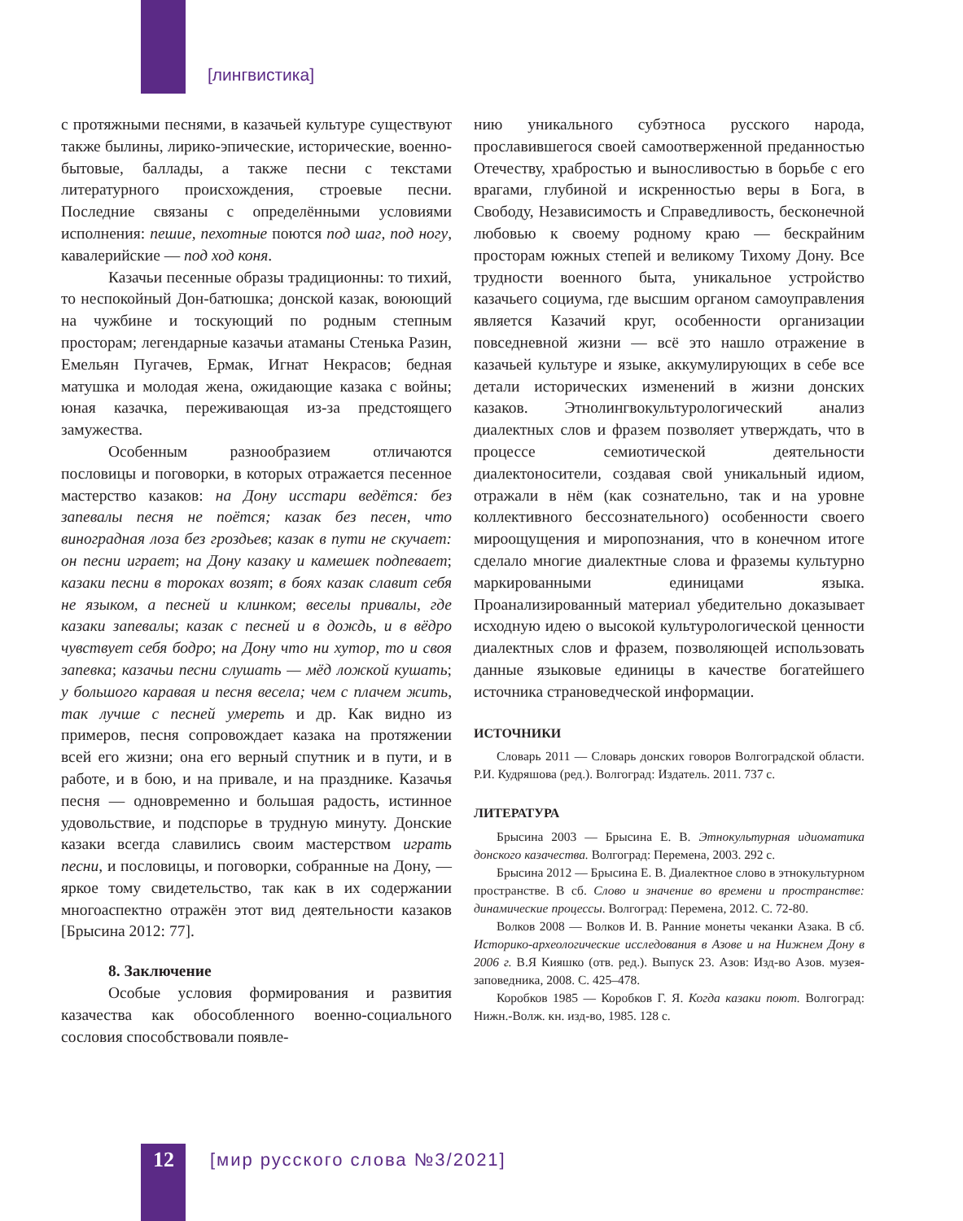[лингвистика]
с протяжными песнями, в казачьей культуре существуют также былины, лирико-эпические, исторические, военно-бытовые, баллады, а также песни с текстами литературного происхождения, строевые песни. Последние связаны с определёнными условиями исполнения: пешие, пехотные поются под шаг, под ногу, кавалерийские — под ход коня.
Казачьи песенные образы традиционны: то тихий, то неспокойный Дон-батюшка; донской казак, воюющий на чужбине и тоскующий по родным степным просторам; легендарные казачьи атаманы Стенька Разин, Емельян Пугачев, Ермак, Игнат Некрасов; бедная матушка и молодая жена, ожидающие казака с войны; юная казачка, переживающая из-за предстоящего замужества.
Особенным разнообразием отличаются пословицы и поговорки, в которых отражается песенное мастерство казаков: на Дону исстари ведётся: без запевалы песня не поётся; казак без песен, что виноградная лоза без гроздьев; казак в пути не скучает: он песни играет; на Дону казаку и камешек подпевает; казаки песни в тороках возят; в боях казак славит себя не языком, а песней и клинком; веселы привалы, где казаки запевалы; казак с песней и в дождь, и в вёдро чувствует себя бодро; на Дону что ни хутор, то и своя запевка; казачьи песни слушать — мёд ложкой кушать; у большого каравая и песня весела; чем с плачем жить, так лучше с песней умереть и др. Как видно из примеров, песня сопровождает казака на протяжении всей его жизни; она его верный спутник и в пути, и в работе, и в бою, и на привале, и на празднике. Казачья песня — одновременно и большая радость, истинное удовольствие, и подспорье в трудную минуту. Донские казаки всегда славились своим мастерством играть песни, и пословицы, и поговорки, собранные на Дону, — яркое тому свидетельство, так как в их содержании многоаспектно отражён этот вид деятельности казаков [Брысина 2012: 77].
8. Заключение
Особые условия формирования и развития казачества как обособленного военно-социального сословия способствовали появле-
нию уникального субэтноса русского народа, прославившегося своей самоотверженной преданностью Отечеству, храбростью и выносливостью в борьбе с его врагами, глубиной и искренностью веры в Бога, в Свободу, Независимость и Справедливость, бесконечной любовью к своему родному краю — бескрайним просторам южных степей и великому Тихому Дону. Все трудности военного быта, уникальное устройство казачьего социума, где высшим органом самоуправления является Казачий круг, особенности организации повседневной жизни — всё это нашло отражение в казачьей культуре и языке, аккумулирующих в себе все детали исторических изменений в жизни донских казаков. Этнолингвокультурологический анализ диалектных слов и фразем позволяет утверждать, что в процессе семиотической деятельности диалектоносители, создавая свой уникальный идиом, отражали в нём (как сознательно, так и на уровне коллективного бессознательного) особенности своего мироощущения и миропознания, что в конечном итоге сделало многие диалектные слова и фраземы культурно маркированными единицами языка. Проанализированный материал убедительно доказывает исходную идею о высокой культурологической ценности диалектных слов и фразем, позволяющей использовать данные языковые единицы в качестве богатейшего источника страноведческой информации.
ИСТОЧНИКИ
Словарь 2011 — Словарь донских говоров Волгоградской области. Р.И. Кудряшова (ред.). Волгоград: Издатель. 2011. 737 с.
ЛИТЕРАТУРА
Брысина 2003 — Брысина Е. В. Этнокультурная идиоматика донского казачества. Волгоград: Перемена, 2003. 292 с.
Брысина 2012 — Брысина Е. В. Диалектное слово в этнокультурном пространстве. В сб. Слово и значение во времени и пространстве: динамические процессы. Волгоград: Перемена, 2012. С. 72-80.
Волков 2008 — Волков И. В. Ранние монеты чеканки Азака. В сб. Историко-археологические исследования в Азове и на Нижнем Дону в 2006 г. В.Я Кияшко (отв. ред.). Выпуск 23. Азов: Изд-во Азов. музея-заповедника, 2008. С. 425–478.
Коробков 1985 — Коробков Г. Я. Когда казаки поют. Волгоград: Нижн.-Волж. кн. изд-во, 1985. 128 с.
12 [мир русского слова №3/2021]